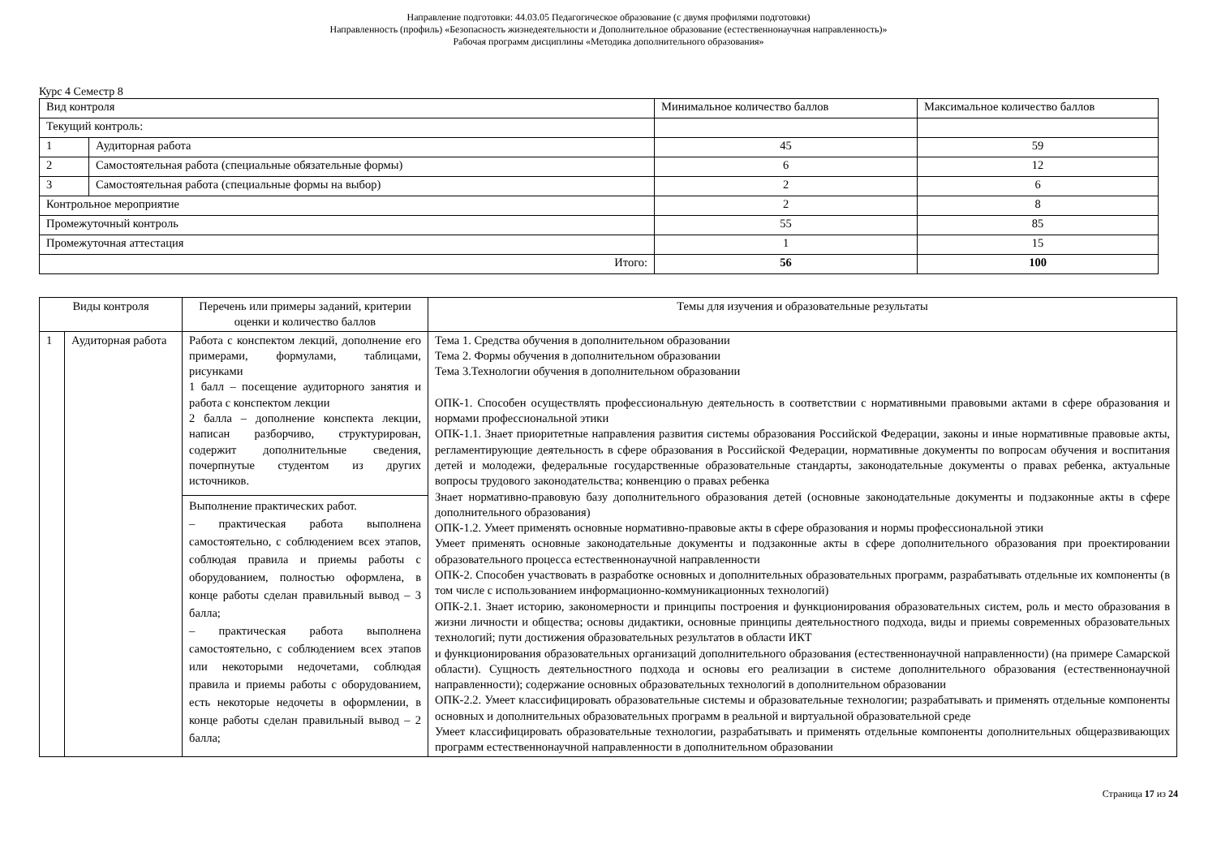Направление подготовки: 44.03.05 Педагогическое образование (с двумя профилями подготовки)
Направленность (профиль) «Безопасность жизнедеятельности и Дополнительное образование (естественнонаучная направленность)»
Рабочая программ дисциплины «Методика дополнительного образования»
Курс 4 Семестр 8
| Вид контроля | | Минимальное количество баллов | Максимальное количество баллов |
| Текущий контроль: | | | |
| 1 | Аудиторная работа | 45 | 59 |
| 2 | Самостоятельная работа (специальные обязательные формы) | 6 | 12 |
| 3 | Самостоятельная работа (специальные формы на выбор) | 2 | 6 |
| Контрольное мероприятие | | 2 | 8 |
| Промежуточный контроль | | 55 | 85 |
| Промежуточная аттестация | | 1 | 15 |
| Итого: | | 56 | 100 |
| Виды контроля | | Перечень или примеры заданий, критерии оценки и количество баллов | Темы для изучения и образовательные результаты |
| --- | --- | --- | --- |
| 1 | Аудиторная работа | Работа с конспектом лекций, дополнение его примерами, формулами, таблицами, рисунками 1 балл – посещение аудиторного занятия и работа с конспектом лекции 2 балла – дополнение конспекта лекции, написан разборчиво, структурирован, содержит дополнительные сведения, почерпнутые студентом из других источников. | Тема 1. Средства обучения в дополнительном образовании Тема 2. Формы обучения в дополнительном образовании Тема 3.Технологии обучения в дополнительном образовании ОПК-1. Способен осуществлять профессиональную деятельность в соответствии с нормативными правовыми актами в сфере образования и нормами профессиональной этики ОПК-1.1. Знает приоритетные направления развития системы образования Российской Федерации, законы и иные нормативные правовые акты, регламентирующие деятельность в сфере образования в Российской Федерации, нормативные документы по вопросам обучения и воспитания детей и молодежи, федеральные государственные образовательные стандарты, законодательные документы о правах ребенка, актуальные вопросы трудового законодательства; конвенцию о правах ребенка Знает нормативно-правовую базу дополнительного образования детей (основные законодательные документы и подзаконные акты в сфере дополнительного образования) ОПК-1.2. Умеет применять основные нормативно-правовые акты в сфере образования и нормы профессиональной этики Умеет применять основные законодательные документы и подзаконные акты в сфере дополнительного образования при проектировании образовательного процесса естественнонаучной направленности ОПК-2. Способен участвовать в разработке основных и дополнительных образовательных программ, разрабатывать отдельные их компоненты (в том числе с использованием информационно-коммуникационных технологий) ОПК-2.1. Знает историю, закономерности и принципы построения и функционирования образовательных систем, роль и место образования в жизни личности и общества; основы дидактики, основные принципы деятельностного подхода, виды и приемы современных образовательных технологий; пути достижения образовательных результатов в области ИКТ и функционирования образовательных организаций дополнительного образования (естественнонаучной направленности) (на примере Самарской области). Сущность деятельностного подхода и основы его реализации в системе дополнительного образования (естественнонаучной направленности); содержание основных образовательных технологий в дополнительном образовании ОПК-2.2. Умеет классифицировать образовательные системы и образовательные технологии; разрабатывать и применять отдельные компоненты основных и дополнительных образовательных программ в реальной и виртуальной образовательной среде Умеет классифицировать образовательные технологии, разрабатывать и применять отдельные компоненты дополнительных общеразвивающих программ естественнонаучной направленности в дополнительном образовании |
| | | Выполнение практических работ. – практическая работа выполнена самостоятельно, с соблюдением всех этапов, соблюдая правила и приемы работы с оборудованием, полностью оформлена, в конце работы сделан правильный вывод – 3 балла; – практическая работа выполнена самостоятельно, с соблюдением всех этапов или некоторыми недочетами, соблюдая правила и приемы работы с оборудованием, есть некоторые недочеты в оформлении, в конце работы сделан правильный вывод – 2 балла; | |
Страница 17 из 24